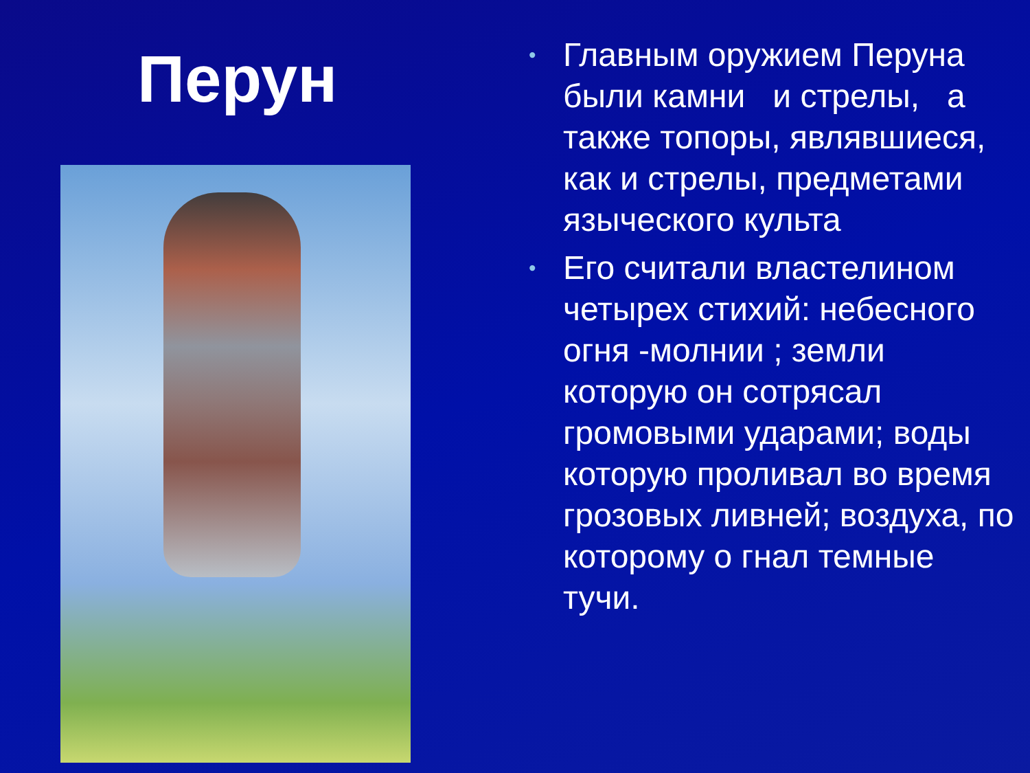Перун
• Главным оружием Перуна были камни и стрелы, а также топоры, являвшиеся, как и стрелы, предметами языческого культа
• Его считали властелином четырех стихий: небесного огня -молнии ; земли которую он сотрясал громовыми ударами; воды которую проливал во время грозовых ливней; воздуха, по которому о гнал темные тучи.